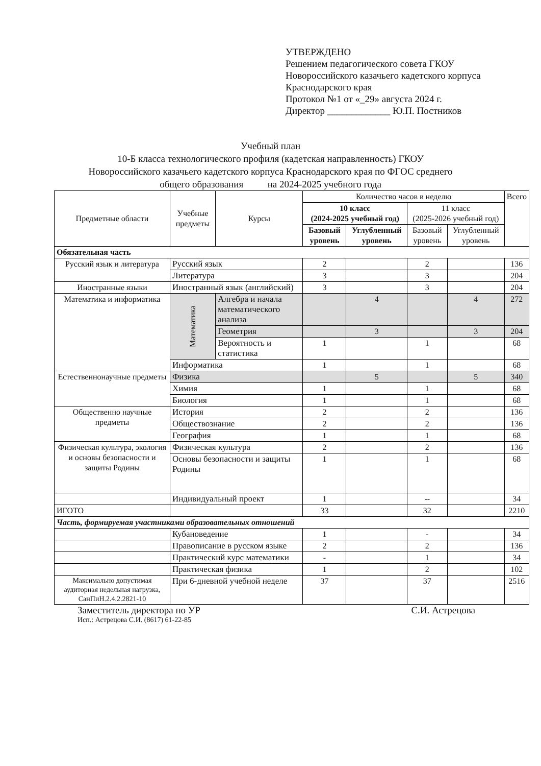УТВЕРЖДЕНО
Решением педагогического совета ГКОУ
Новороссийского казачьего кадетского корпуса
Краснодарского края
Протокол №1 от «_29» августа 2024 г.
Директор _____________ Ю.П. Постников
Учебный план
10-Б класса технологического профиля (кадетская направленность) ГКОУ
Новороссийского казачьего кадетского корпуса Краснодарского края по ФГОС среднего
общего образования на 2024-2025 учебного года
| Предметные области | Учебные предметы | Курсы | Количество часов в неделю | | | | Всего |
| --- | --- | --- | --- | --- | --- | --- | --- |
| | | | 10 класс (2024-2025 учебный год) | | 11 класс (2025-2026 учебный год) | | |
| | | | Базовый уровень | Углубленный уровень | Базовый уровень | Углубленный уровень | |
| Обязательная часть | | | | | | | |
| Русский язык и литература | Русский язык | | 2 | | 2 | | 136 |
| | Литература | | 3 | | 3 | | 204 |
| Иностранные языки | Иностранный язык (английский) | | 3 | | 3 | | 204 |
| Математика и информатика | Математика | Алгебра и начала математического анализа | | 4 | | 4 | 272 |
| | | Геометрия | | 3 | | 3 | 204 |
| | | Вероятность и статистика | 1 | | 1 | | 68 |
| | Информатика | | 1 | | 1 | | 68 |
| Естественнонаучные предметы | Физика | | | 5 | | 5 | 340 |
| | Химия | | 1 | | 1 | | 68 |
| | Биология | | 1 | | 1 | | 68 |
| Общественно научные предметы | История | | 2 | | 2 | | 136 |
| | Обществознание | | 2 | | 2 | | 136 |
| | География | | 1 | | 1 | | 68 |
| Физическая культура, экология и основы безопасности и защиты Родины | Физическая культура | | 2 | | 2 | | 136 |
| | Основы безопасности и защиты Родины | | 1 | | 1 | | 68 |
| | Индивидуальный проект | | 1 | | -- | | 34 |
| ИГОТО | | | 33 | | 32 | | 2210 |
| Часть, формируемая участниками образовательных отношений | | | | | | | |
| | Кубановедение | | 1 | | - | | 34 |
| | Правописание в русском языке | | 2 | | 2 | | 136 |
| | Практический курс математики | | - | | 1 | | 34 |
| | Практическая физика | | 1 | | 2 | | 102 |
| Максимально допустимая аудиторная недельная нагрузка, СанПиН.2.4.2.2821-10 | При 6-дневной учебной неделе | | 37 | | 37 | | 2516 |
Заместитель директора по УР С.И. Астрецова
Исп.: Астрецова С.И. (8617) 61-22-85